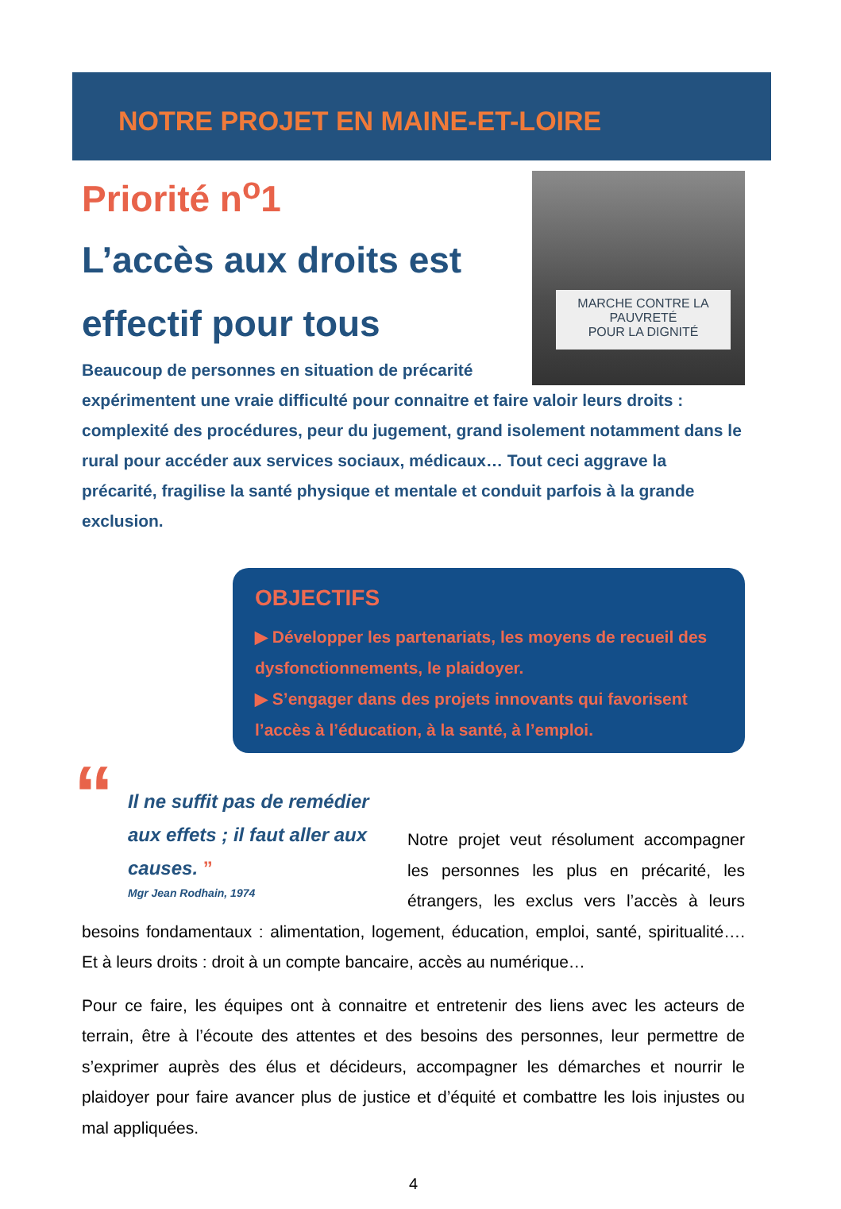NOTRE PROJET EN MAINE-ET-LOIRE
MARCHE CONTRE LA PAUVRETÉ
POUR LA DIGNITÉ
Priorité n<sup>o</sup>1
L’accès aux droits est effectif pour tous
Beaucoup de personnes en situation de précarité expérimentent une vraie difficulté pour connaitre et faire valoir leurs droits : complexité des procédures, peur du jugement, grand isolement notamment dans le rural pour accéder aux services sociaux, médicaux… Tout ceci aggrave la précarité, fragilise la santé physique et mentale et conduit parfois à la grande exclusion.
OBJECTIFS
▶ Développer les partenariats, les moyens de recueil des dysfonctionnements, le plaidoyer.
▶ S’engager dans des projets innovants qui favorisent l’accès à l’éducation, à la santé, à l’emploi.
“Il ne suffit pas de remédier aux effets ; il faut aller aux causes. ”
Mgr Jean Rodhain, 1974
Notre projet veut résolument accompagner les personnes les plus en précarité, les étrangers, les exclus vers l’accès à leurs besoins fondamentaux : alimentation, logement, éducation, emploi, santé, spiritualité…. Et à leurs droits : droit à un compte bancaire, accès au numérique…
Pour ce faire, les équipes ont à connaitre et entretenir des liens avec les acteurs de terrain, être à l’écoute des attentes et des besoins des personnes, leur permettre de s’exprimer auprès des élus et décideurs, accompagner les démarches et nourrir le plaidoyer pour faire avancer plus de justice et d’équité et combattre les lois injustes ou mal appliquées.
4